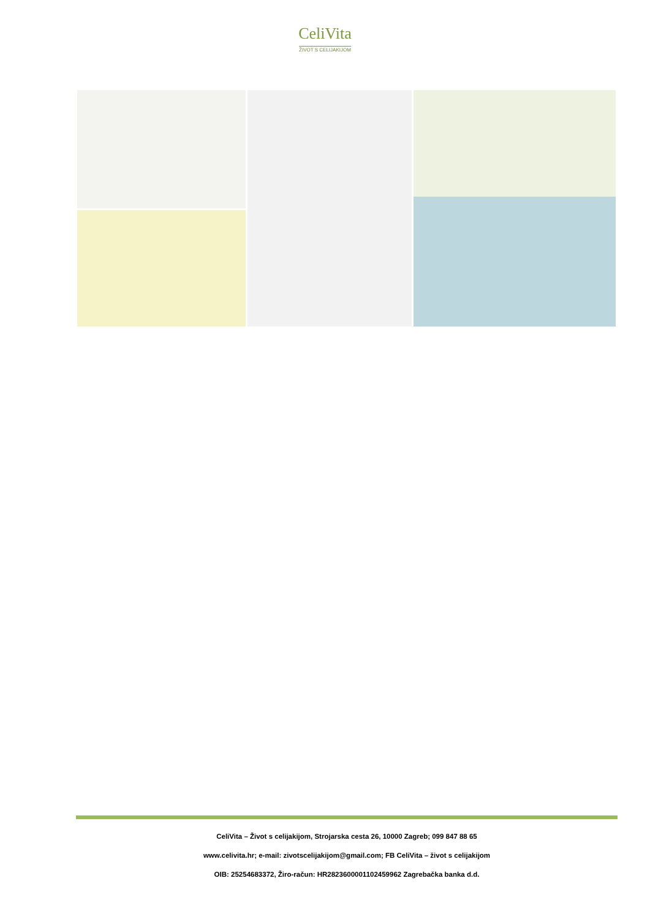CeliVita
ŽIVOT S CELIJAKIJOM
CeliVita – Život s celijakijom, Strojarska cesta 26, 10000 Zagreb; 099 847 88 65
www.celivita.hr; e-mail: zivotscelijakijom@gmail.com; FB CeliVita – život s celijakijom
OIB: 25254683372, Žiro-račun: HR2823600001102459962 Zagrebačka banka d.d.